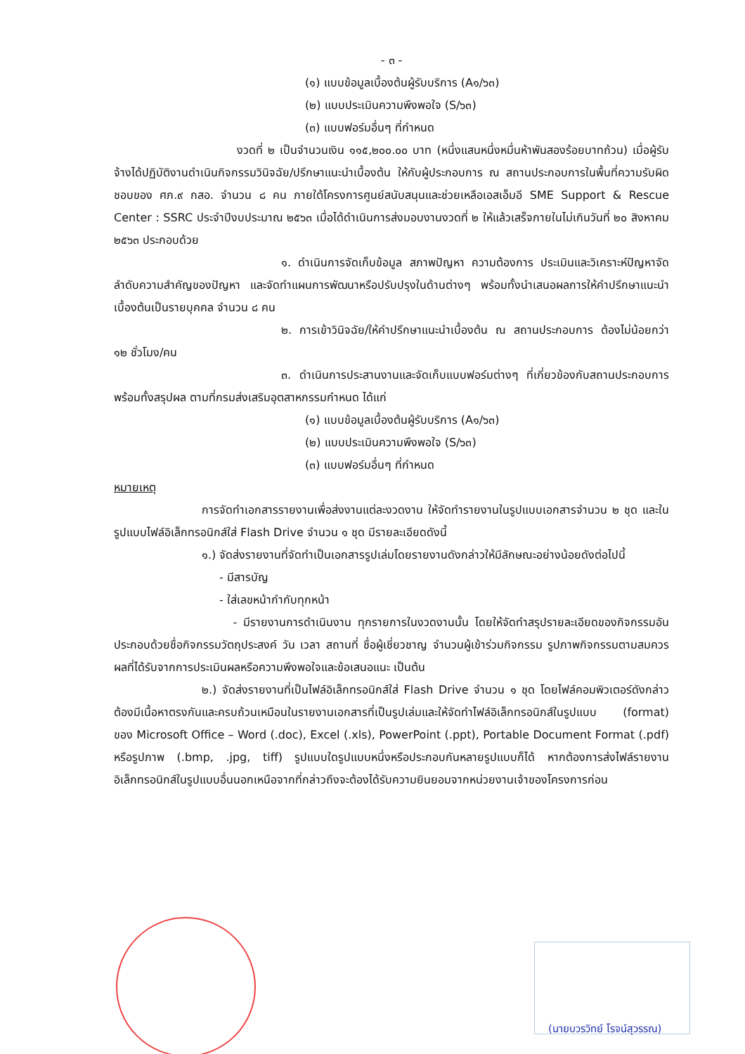- ๓ -
(๑) แบบข้อมูลเบื้องต้นผู้รับบริการ (A๑/๖๓)
(๒) แบบประเมินความพึงพอใจ (S/๖๓)
(๓) แบบฟอร์มอื่นๆ ที่กำหนด
งวดที่ ๒ เป็นจำนวนเงิน ๑๑๕,๒๐๐.๐๐ บาท (หนึ่งแสนหนึ่งหมื่นห้าพันสองร้อยบาทถ้วน) เมื่อผู้รับจ้างได้ปฏิบัติงานดำเนินกิจกรรมวินิจฉัย/ปรึกษาแนะนำเบื้องต้น ให้กับผู้ประกอบการ ณ สถานประกอบการในพื้นที่ความรับผิดชอบของ ศภ.๙ กสอ. จำนวน ๘ คน ภายใต้โครงการศูนย์สนับสนุนและช่วยเหลือเอสเอ็มอี SME Support & Rescue Center : SSRC ประจำปีงบประมาณ ๒๕๖๓ เมื่อได้ดำเนินการส่งมอบงานงวดที่ ๒ ให้แล้วเสร็จภายในไม่เกินวันที่ ๒๐ สิงหาคม ๒๕๖๓ ประกอบด้วย
๑. ดำเนินการจัดเก็บข้อมูล สภาพปัญหา ความต้องการ ประเมินและวิเคราะห์ปัญหาจัดลำดับความสำคัญของปัญหา และจัดทำแผนการพัฒนาหรือปรับปรุงในด้านต่างๆ พร้อมทั้งนำเสนอผลการให้คำปรึกษาแนะนำเบื้องต้นเป็นรายบุคคล จำนวน ๘ คน
๒. การเข้าวินิจฉัย/ให้คำปรึกษาแนะนำเบื้องต้น ณ สถานประกอบการ ต้องไม่น้อยกว่า ๑๒ ชั่วโมง/คน
๓. ดำเนินการประสานงานและจัดเก็บแบบฟอร์มต่างๆ ที่เกี่ยวข้องกับสถานประกอบการ พร้อมทั้งสรุปผล ตามที่กรมส่งเสริมอุตสาหกรรมกำหนด ได้แก่
(๑) แบบข้อมูลเบื้องต้นผู้รับบริการ (A๑/๖๓)
(๒) แบบประเมินความพึงพอใจ (S/๖๓)
(๓) แบบฟอร์มอื่นๆ ที่กำหนด
หมายเหตุ
การจัดทำเอกสารรายงานเพื่อส่งงานแต่ละงวดงาน ให้จัดทำรายงานในรูปแบบเอกสารจำนวน ๒ ชุด และในรูปแบบไฟล์อิเล็กทรอนิกส์ใส่ Flash Drive จำนวน ๑ ชุด มีรายละเอียดดังนี้
๑.) จัดส่งรายงานที่จัดทำเป็นเอกสารรูปเล่มโดยรายงานดังกล่าวให้มีลักษณะอย่างน้อยดังต่อไปนี้
- มีสารบัญ
- ใส่เลขหน้ากำกับทุกหน้า
- มีรายงานการดำเนินงาน ทุกรายการในงวดงานนั้น โดยให้จัดทำสรุปรายละเอียดของกิจกรรมอันประกอบด้วยชื่อกิจกรรมวัตถุประสงค์ วัน เวลา สถานที่ ชื่อผู้เชี่ยวชาญ จำนวนผู้เข้าร่วมกิจกรรม รูปภาพกิจกรรมตามสมควร ผลที่ได้รับจากการประเมินผลหรือความพึงพอใจและข้อเสนอแนะ เป็นต้น
๒.) จัดส่งรายงานที่เป็นไฟล์อิเล็กทรอนิกส์ใส่ Flash Drive จำนวน ๑ ชุด โดยไฟล์คอมพิวเตอร์ดังกล่าวต้องมีเนื้อหาตรงกันและครบถ้วนเหมือนในรายงานเอกสารที่เป็นรูปเล่มและให้จัดทำไฟล์อิเล็กทรอนิกส์ในรูปแบบ (format) ของ Microsoft Office – Word (.doc), Excel (.xls), PowerPoint (.ppt), Portable Document Format (.pdf) หรือรูปภาพ (.bmp, .jpg, tiff) รูปแบบใดรูปแบบหนึ่งหรือประกอบกันหลายรูปแบบก็ได้ หากต้องการส่งไฟล์รายงานอิเล็กทรอนิกส์ในรูปแบบอื่นนอกเหนือจากที่กล่าวถึงจะต้องได้รับความยินยอมจากหน่วยงานเจ้าของโครงการก่อน
(นายบวรวิทย์ โรจน์สุวรรณ)